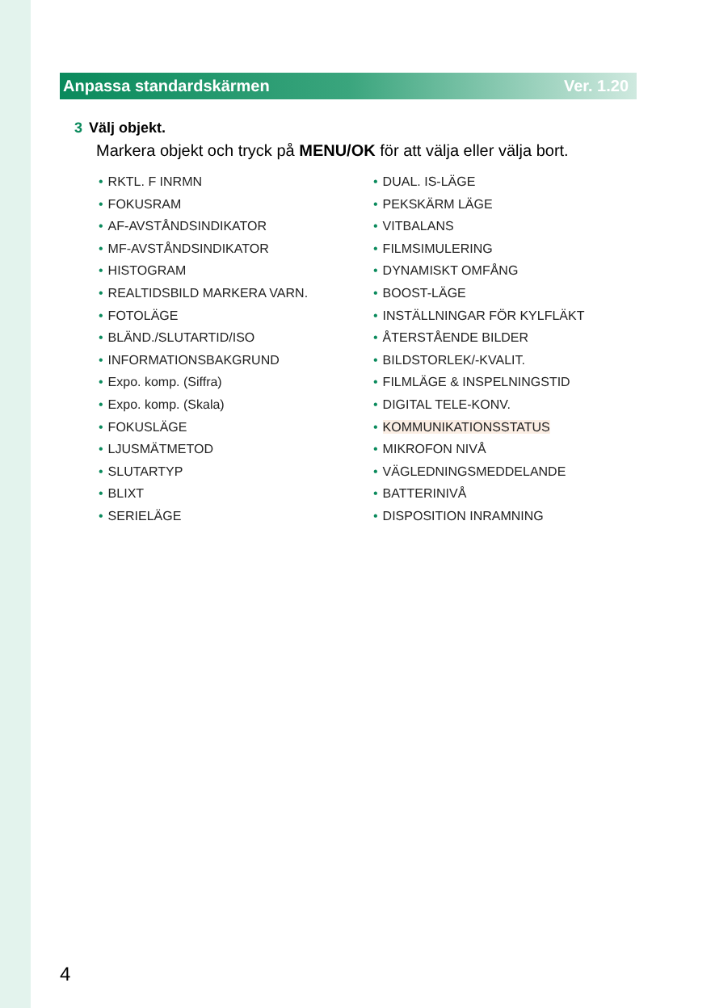Anpassa standardskärmen Ver. 1.20
3 Välj objekt.
Markera objekt och tryck på MENU/OK för att välja eller välja bort.
• RKTL. F INRMN
• FOKUSRAM
• AF-AVSTÅNDSINDIKATOR
• MF-AVSTÅNDSINDIKATOR
• HISTOGRAM
• REALTIDSBILD MARKERA VARN.
• FOTOLÄGE
• BLÄND./SLUTARTID/ISO
• INFORMATIONSBAKGRUND
• Expo. komp. (Siffra)
• Expo. komp. (Skala)
• FOKUSLÄGE
• LJUSMÄTMETOD
• SLUTARTYP
• BLIXT
• SERIELÄGE
• DUAL. IS-LÄGE
• PEKSKÄRM LÄGE
• VITBALANS
• FILMSIMULERING
• DYNAMISKT OMFÅNG
• BOOST-LÄGE
• INSTÄLLNINGAR FÖR KYLFLÄKT
• ÅTERSTÅENDE BILDER
• BILDSTORLEK/-KVALIT.
• FILMLÄGE & INSPELNINGSTID
• DIGITAL TELE-KONV.
• KOMMUNIKATIONSSTATUS
• MIKROFON NIVÅ
• VÄGLEDNINGSMEDDELANDE
• BATTERINIVÅ
• DISPOSITION INRAMNING
4